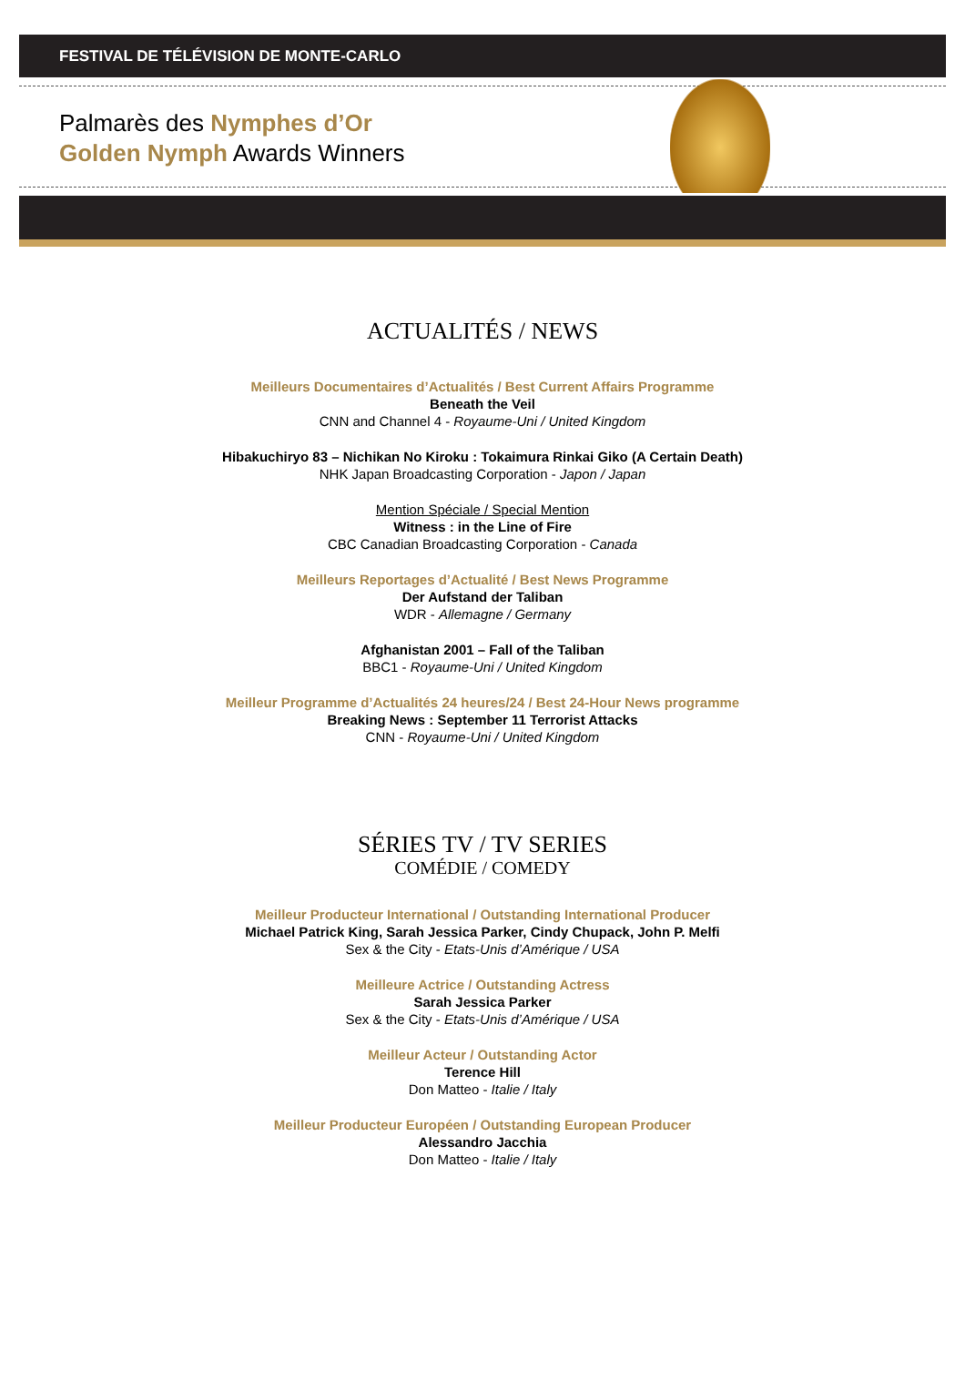FESTIVAL DE TÉLÉVISION DE MONTE-CARLO
Palmarès des Nymphes d’Or
Golden Nymph Awards Winners
ACTUALITÉS / NEWS
Meilleurs Documentaires d’Actualités / Best Current Affairs Programme
Beneath the Veil
CNN and Channel 4 - Royaume-Uni / United Kingdom
Hibakuchiryo 83 – Nichikan No Kiroku : Tokaimura Rinkai Giko (A Certain Death)
NHK Japan Broadcasting Corporation - Japon / Japan
Mention Spéciale / Special Mention
Witness : in the Line of Fire
CBC Canadian Broadcasting Corporation - Canada
Meilleurs Reportages d’Actualité / Best News Programme
Der Aufstand der Taliban
WDR - Allemagne / Germany
Afghanistan 2001 – Fall of the Taliban
BBC1 - Royaume-Uni / United Kingdom
Meilleur Programme d’Actualités 24 heures/24 / Best 24-Hour News programme
Breaking News : September 11 Terrorist Attacks
CNN - Royaume-Uni / United Kingdom
SÉRIES TV / TV SERIES
COMÉDIE / COMEDY
Meilleur Producteur International / Outstanding International Producer
Michael Patrick King, Sarah Jessica Parker, Cindy Chupack, John P. Melfi
Sex & the City - Etats-Unis d’Amérique / USA
Meilleure Actrice / Outstanding Actress
Sarah Jessica Parker
Sex & the City - Etats-Unis d’Amérique / USA
Meilleur Acteur / Outstanding Actor
Terence Hill
Don Matteo - Italie / Italy
Meilleur Producteur Européen / Outstanding European Producer
Alessandro Jacchia
Don Matteo - Italie / Italy